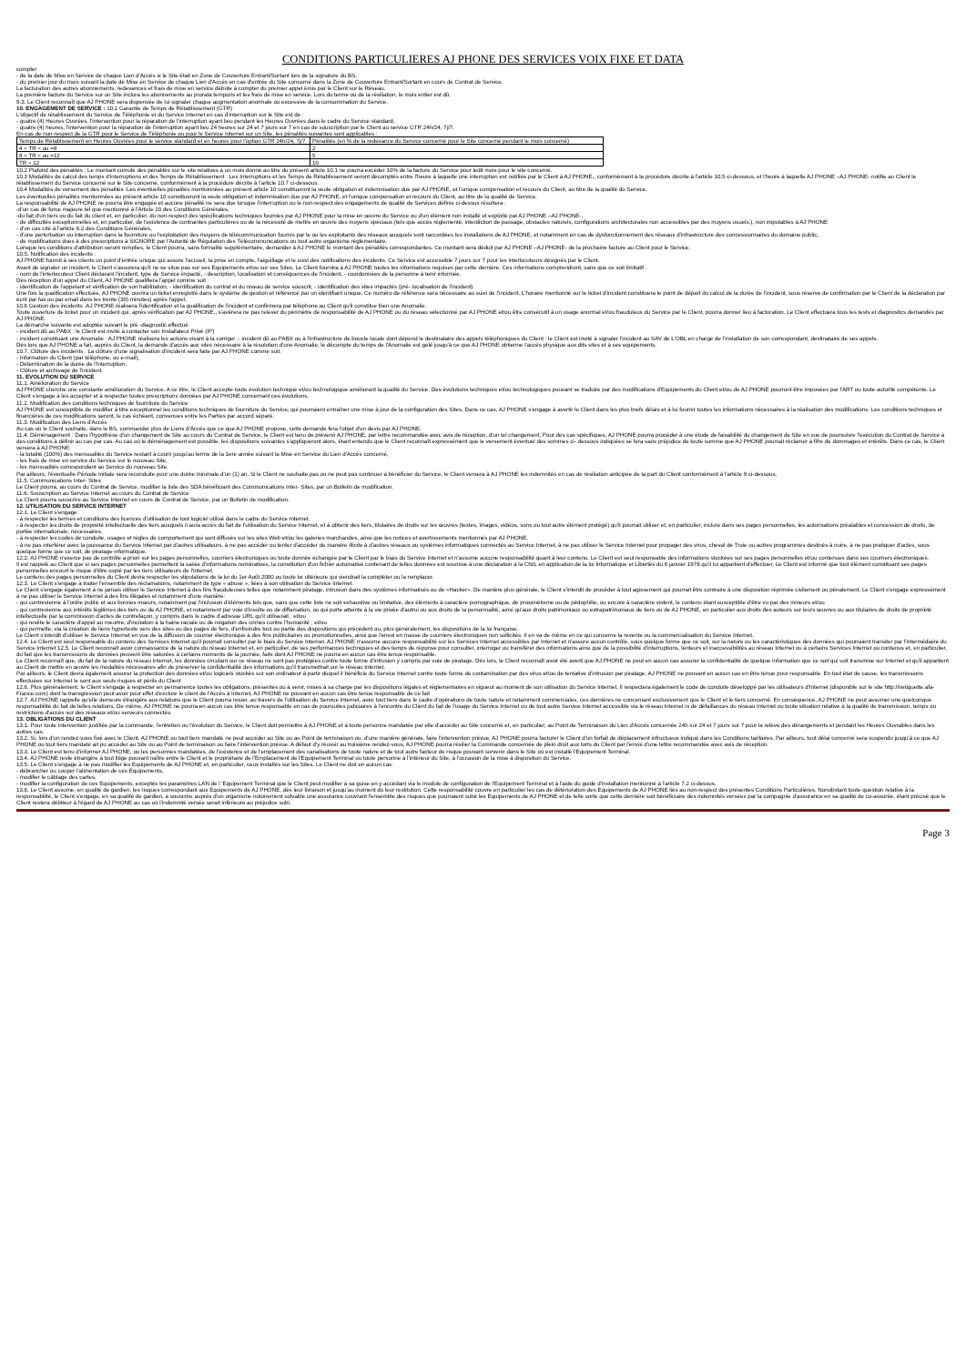CONDITIONS PARTICULIERES AJ PHONE DES SERVICES VOIX FIXE ET DATA
compter:
- de la date de Mise en Service de chaque Lien d'Accès si le Site était en Zone de Couverture Entrant/Sortant lors de la signature du BS,
- du premier jour du mois suivant la date de Mise en Service de chaque Lien d'Accès en cas d'entrée du Site concerné dans la Zone de Couverture Entrant/Sortant en cours de Contrat de Service.
La facturation des autres abonnements, redevances et frais de mise en service débute à compter du premier appel émis par le Client sur le Réseau.
La première facture du Service sur un Site inclura les abonnements au prorata temporis et les frais de mise en service. Lors du terme ou de la résiliation, le mois entier est dû.
9.3. Le Client reconnaît que AJ PHONE sera dispensée de lui signaler chaque augmentation anormale ou excessive de la consommation du Service.
10. ENGAGEMENT DE SERVICE : 10.1 Garantie de Temps de Rétablissement (GTR)
L'objectif de rétablissement du Service de Téléphonie et du Service Internet en cas d'interruption sur le Site est de :
- quatre (4) Heures Ouvrées, l'intervention pour la réparation de l'interruption ayant lieu pendant les Heures Ouvrées dans le cadre du Service standard.
- quatre (4) heures, l'intervention pour la réparation de l'interruption ayant lieu 24 heures sur 24 et 7 jours sur 7 en cas de souscription par le Client au service GTR 24h/24, 7j/7.
En cas de non-respect de la GTR pour le Service de Téléphonie ou pour le Service Internet sur un Site, les pénalités suivantes sont applicables :
| Temps de Rétablissement en Heures Ouvrées pour le service standard et en heures pour l'option GTR 24h/24, 7j/7 | Pénalités (en % de la redevance du Service concerné pour le Site concerné pendant le mois concerné) |
| 4 < TR < ou =8 | 2 |
| 8 < TR < ou =12 | 5 |
| TR > 12 | 10 |
10.2 Plafond des pénalités : Le montant cumulé des pénalités sur le site relatives à un mois donné au titre du présent article 10.1 ne pourra excéder 10% de la facture du Service pour ledit mois pour le site concerné.
10.3 Modalités de calcul des temps d'interruptions et des Temps de Rétablissement : Les Interruptions et les Temps de Rétablissement seront décomptés entre l'heure à laquelle une interruption est notifiée par le Client à AJ PHONE,, conformément à la procédure décrite à l'article 10.5 ci-dessous, et l'heure à laquelle AJ PHONE –AJ PHONE- notifie au Client le rétablissement du Service concerné sur le Site concerné, conformément à la procédure décrite à l'article 10.7 ci-dessous.
10.4 Modalités de versement des pénalités :Les éventuelles pénalités mentionnées au présent article 10 constitueront la seule obligation et indemnisation due par AJ PHONE, et l'unique compensation et recours du Client, au titre de la qualité du Service.
Les éventuelles pénalités mentionnées au présent article 10 constitueront la seule obligation et indemnisation due par AJ PHONE, et l'unique compensation et recours du Client, au titre de la qualité de Service.
La responsabilité de AJ PHONE ne pourra être engagée et aucune pénalité ne sera due lorsque l'interruption ou le non-respect des engagements de qualité de Services définis ci-dessus résultera :
-d'un cas de force majeure tel que mentionné à l'Article 10 des Conditions Générales,
-du fait d'un tiers ou du fait du client et, en particulier, du non-respect des spécifications techniques fournies par AJ PHONE pour la mise en œuvre du Service ou d'un élément non installé et exploité pat AJ PHONE –AJ PHONE-,
- de difficultés exceptionnelles et, en particulier, de l'existence de contraintes particulières ou de la nécessité de mettre en œuvre des moyens spéciaux (tels que accès réglementé, interdiction de passage, obstacles naturels, configurations architecturales non accessibles par des moyens usuels.), non imputables à AJ PHONE
- d'un cas cité à l'article 6.2 des Conditions Générales,
- d'une perturbation ou interruption dans la fourniture ou l'exploitation des moyens de télécommunication fournis par le ou les exploitants des réseaux auxquels sont raccordées les installations de AJ PHONE, et notamment en cas de dysfonctionnement des réseaux d'infrastructure des concessionnaires du domaine public,
- de modifications dues à des prescriptions à SIGNORE par l'Autorité de Régulation des Télécommunications ou tout autre organisme réglementaire.
Lorsque les conditions d'attribution seront remplies, le Client pourra, sans formalité supplémentaire, demander à AJ PHONE le montant des pénalités correspondantes. Ce montant sera déduit par AJ PHONE –AJ PHONE- de la prochaine facture au Client pour le Service.
10.5. Notification des incidents :
AJ PHONE fournit à ses clients un point d'entrée unique qui assure l'accueil, la prise en compte, l'aiguillage et le suivi des notifications des incidents. Ce Service est accessible 7 jours sur 7 pour les interlocuteurs désignés par le Client.
Avant de signaler un incident, le Client s'assurera qu'il ne se situe pas sur ses Equipements et/ou sur ses Sites. Le Client fournira à AJ PHONE toutes les informations requises par cette dernière. Ces informations comprendront, sans que ce soit limitatif :
- nom de l'interlocuteur Client déclarant l'incident, type de Service impacté, - description, localisation et conséquences de l'incident, - coordonnées de la personne à tenir informée.
Dès réception d'un appel du Client, AJ PHONE qualifiera l'appel comme suit :
- identification de l'appelant et vérification de son habilitation, - identification du contrat et du niveau de service souscrit, - identification des sites impactés (pré- localisation de l'incident)
Une fois la qualification effectuée, AJ PHONE ouvrira un ticket enregistré dans le système de gestion et référencé par un identifiant unique. Ce numéro de référence sera nécessaire au suivi de l'incident. L'horaire mentionné sur le ticket d'incident constituera le point de départ du calcul de la durée de l'incident, sous réserve de confirmation par le Client de la déclaration par écrit par fax ou par email dans les trente (30) minutes) après l'appel.
10.6 Gestion des incidents :AJ PHONE réalisera l'identification et la qualification de l'incident et confirmera par téléphone au Client qu'il constitue bien une Anomalie.
Toute ouverture de ticket pour un incident qui, après vérification par AJ PHONE,, s'avèrera ne pas relever du périmètre de responsabilité de AJ PHONE ou du réseau sélectionné par AJ PHONE et/ou être consécutif à un usage anormal et/ou frauduleux du Service par le Client, pourra donner lieu à facturation. Le Client effectuera tous les tests et diagnostics demandés par AJ PHONE.
La démarche suivante est adoptée suivant le pré -diagnostic effectué:
- incident dû au PABX : le Client est invité à contacter son Installateur Privé (IP)
- incident constituant une Anomalie : AJ PHONE réalisera les actions visant à la corriger ;- incident dû au PABX ou à l'infrastructure de boucle locale dont dépend le destinataire des appels téléphoniques du Client : le Client est invité à signaler l'incident au SAV de L'OBL en charge de l'installation de son correspondant, destinataire de ses appels.
Dès lors que AJ PHONE a fait, auprès du Client, la demande d'accès aux sites nécessaire à la résolution d'une Anomalie, le décompte du temps de l'Anomalie est gelé jusqu'à ce que AJ PHONE obtienne l'accès physique aux dits sites et à ses equipements.
10.7. Clôture des incidents : La clôture d'une signalisation d'incident sera faite par AJ PHONE comme suit:
- Information du Client (par téléphone, ou e-mail),
- Détermination de la durée de l'Interruption,
- Clôture et archivage de l'incident.
11. EVOLUTION DU SERVICE
11.1. Amélioration du Service
AJ PHONE cherche une constante amélioration du Service. A ce titre, le Client accepte toute évolution technique et/ou technologique améliorant la qualité du Service. Des évolutions techniques et/ou technologiques pouvant se traduire par des modifications d'Equipements du Client et/ou de AJ PHONE pourront être imposées par l'ART ou toute autorité compétente. Le Client s'engage à les accepter et à respecter toutes prescriptions données par AJ PHONE concernant ces évolutions.
11.2. Modification des conditions techniques de fourniture du Service
AJ PHONE est susceptible de modifier à titre exceptionnel les conditions techniques de fourniture du Service, qui pourraient entraîner une mise à jour de la configuration des Sites, Dans ce cas, AJ PHONE s'engage à avertir le Client dans les plus brefs délais et à lui fournir toutes les informations nécessaires à la réalisation des modifications. Les conditions techniques et financières de ces modifications seront, le cas échéant, convenues entre les Parties par accord séparé.
11.3. Modification des Liens d'Accès
Au cas où le Client souhaite, dans le BS, commander plus de Liens d'Accès que ce que AJ PHONE propose, cette demande fera l'objet d'un devis par AJ PHONE.
11.4. Déménagement : Dans l'hypothèse d'un changement de Site au cours du Contrat de Service, le Client est tenu de prévenir AJ PHONE, par lettre recommandée avec avis de réception, d'un tel changement, Pour des cas spécifiques, AJ PHONE pourra procéder à une étude de faisabilité du changement de Site en vue de poursuivre l'exécution du Contrat de Service à des conditions à définir au cas par cas. Au cas où le déménagement est possible, les dispositions suivantes s'appliqueront alors, étant entendu que le Client reconnaît expressément que le versement éventuel des sommes ci- dessous indiquées se fera sans préjudice de toute somme que AJ PHONE pourrait réclamer à fifre de dommages et intérêts. Dans ce cas, le Client versera à AJ PHONE:
- la totalité (100%) des mensualités du Service restant à courir jusqu'au terme de la 1ere année suivant la Mise en Service du Lien d'Accès concerné,
- les frais de mise en service du Service sur le nouveau Site,
- les mensualités correspondant au Service du nouveau Site.
Par ailleurs, l'éventuelle Période Initiale sera reconduite pour une durée minimale d'un (1) an. Si le Client ne souhaite pas ou ne peut pas continuer à bénéficier du Service, le Client versera à AJ PHONE les indemnités en cas de résiliation anticipée de la part du Client conformément à l'article 9 ci-dessous.
11.5. Communications Inter- Sites
Le Client pourra, au cours du Contrat de Service, modifier la liste des SDA bénéficiant des Communications Inter- Sites, par un Bulletin de modification.
11.6. Souscription au Service Internet au cours du Contrat de Service
Le Client pourra souscrire au Service Internet en cours de Contrat de Service, par un Bulletin de modification.
12. UTILISATION DU SERVICE INTERNET
12.1. Le Client s'engage:
- à respecter les termes et conditions des licences d'utilisation de tout logiciel utilisé dans le cadre du Service Internet.
- à respecter les droits de propriété intellectuelle des tiers auxquels il aura accès du fait de l'utilisation du Service Internet, et à obtenir des tiers, titulaires de droits sur les œuvres (textes, images, vidéos, sons ou tout autre élément protégé) qu'il pourrait utiliser et, en particulier, inclure dans ses pages personnelles, les autorisations préalables et concession de droits, de portée internationale, nécessaires.
- à respecter les codes de conduite, usages et règles de comportement qui sont diffusés sur les sites Web et/ou les galeries marchandes, ainsi que les notices et avertissements mentionnés par AJ PHONE.
- à ne pas interférer avec la jouissance du Service Internet par d'autres utilisateurs, à ne pas accéder ou tenter d'accéder de manière illicite à d'autres réseaux ou systèmes informatiques connectés au Service Internet, à ne pas utiliser le Service Internet pour propager des virus, cheval de Troie ou autres programmes destinés à nuire, à ne pas pratiquer d'actes, sous quelque forme que ce soit, de piratage informatique.
12.2. AJ PHONE n'exerce pas de contrôle a priori sur les pages personnelles, courriers électroniques ou toute donnée échangée par le Client par le biais du Service Internet et n'assume aucune responsabilité quant à leur contenu. Le Client est seul responsable des informations stockées sur ses pages personnelles et/ou contenues dans ses courriers électroniques.
Il est rappelé au Client que si ses pages personnelles permettent la saisie d'informations nominatives, la constitution d'un fichier automatisé contenant de telles données est soumise à une déclaration à la CNIL en application de la loi Informatique et Libertés du 6 janvier 1978 qu'il lui appartient d'effectuer. Le Client est informé que tout élément constituant ses pages personnelles encourt le risque d'être copié par les tiers utilisateurs de l'Internet.
Le contenu des pages personnelles du Client devra respecter les stipulations de la loi du 1er Août 2000 ou toute loi ultérieure qui viendrait la compléter ou la remplacer.
12.3. Le Client s'engage à traiter l'ensemble des réclamations, notamment de type « abuse », liées à son utilisation du Service Internet.
Le Client s'engage également à ne jamais utiliser le Service Internet à des fins frauduleuses telles que notamment piratage, intrusion dans des systèmes informatisés ou de «Hacker». De manière plus générale, le Client s'interdit de procéder à tout agissement qui pourrait être contraire à une disposition réprimée civilement ou pénalement. Le Client s'engage expressément à ne pas utiliser le Service Internet à des fins illégales et notamment d'une manière:
- qui contrevienne à l'ordre public et aux bonnes mœurs, notamment par l'inclusion d'éléments tels que, sans que cette liste ne soit exhaustive ou limitative, des éléments à caractère pornographique, de proxénétisme ou de pédophilie, ou encore à caractère violent, le contenu étant susceptible d'être vu par des mineurs et/ou
- qui contrevienne aux intérêts légitimes des tiers ou de AJ PHONE, et notamment par voie d'insulte ou de diffamation, ou qui porte atteinte à la vie privée d'autrui ou aux droits de la personnalité, ainsi qu'aux droits patrimoniaux ou extrapatrimoniaux de tiers ou de AJ PHONE, en particulier aux droits des auteurs sur leurs œuvres ou aux titulaires de droits de propriété intellectuelle par la commission d'actes de contrefaçon, y compris dans le cadre d'adresse URL qu'il utiliserait ; et/ou
- qui revête le caractère d'appel au meurtre, d'incitation à la haine raciale ou de négation des crimes contre l'humanité ; et/ou
- qui permette, via la création de liens hypertexte vers des sites ou des pages de fers, d'enfreindre tout ou partie des dispositions qui précèdent ou, plus généralement, les dispositions de la loi française.
Le Client s'interdit d'utiliser le Service Internet en vue de la diffusion de courrier électronique à des fins publicitaires ou promotionnelles, ainsi que l'envoi en masse de courriers électroniques non sollicités. Il en va de même en ce qui concerne la revente ou la commercialisation du Service Internet.
12.4. Le Client est seul responsable du contenu des Services Internet qu'il pourrait consulter par le biais du Service Internet. AJ PHONE n'assume aucune responsabilité sur les Services Internet accessibles par Internet et n'assure aucun contrôle, sous quelque forme que ce soit, sur la nature ou les caractéristiques des données qui pourraient transiter par l'intermédiaire du Service Internet 12.5. Le Client reconnaît avoir connaissance de la nature du réseau Internet et, en particulier, de ses performances techniques et des temps de réponse pour consulter, interroger ou transférer des informations ainsi que de la possibilité d'interruptions, lenteurs et inaccessibilités au réseau Internet ou à certains Services Internet ou contenus et, en particulier, du fait que les transmissions de données peuvent être saturées à certains moments de la journée, faits dont AJ PHONE ne pourra en aucun cas être tenue responsable.
Le Client reconnaît que, du fait de la nature du réseau Internet, les données circulant sur ce réseau ne sont pas protégées contre toute forme d'intrusion y compris par voie de piratage. Dès lors, le Client reconnaît avoir été averti que AJ PHONE ne peut en aucun cas assurer la confidentialité de quelque information que ce soit qui soit transmise sur Internet et qu'il appartient au Client de mettre en œuvre les modalités nécessaires afin de préserver la confidentialité des informations qu'il transmettrait sur le réseau Internet.
Par ailleurs, le Client devra également assurer la protection des données et/ou logiciels stockés sur son ordinateur à partir duquel il bénéficie du Service Internet contre toute forme de contamination par des virus et/ou de tentative d'intrusion par piratage, AJ PHONE ne pouvant en aucun cas en être tenue pour responsable. En tout état de cause, les transmissions effectuées sur Internet le sont aux seuls risques et périls du Client
12.6. Plus généralement, le Client s'engage à respecter en permanence toutes les obligations, présentes ou à venir, mises à sa charge par les dispositions légales et réglementaires en vigueur au moment de son utilisation du Service Internet. Il respectera également le code de conduite développé par les utilisateurs d'Internet (disponible sur le site http://netiquette.afa-France.com) dont la transgression peut avoir pour effet d'exclure le client de l'Accès à Internet, AJ PHONE ne pouvant en aucun cas être tenue responsable de ce fait
12.7. AJ PHONE rappelle qu'elle demeure étrangère aux relations que le Client pourra nouer, au travers de l'utilisation du Service Internet, avec tout tiers dans le cadre d'opérations de toute nature et notamment commerciales, ces dernières ne concernant exclusivement que le Client et le tiers concerné. En conséquence, AJ PHONE ne peut assumer une quelconque responsabilité du fait de telles relations. De même, AJ PHONE ne pourra en aucun cas être tenue responsable en cas de poursuites judiciaires à l'encontre du Client du fait de l'usage du Service Internet ou de tout autre Service Internet accessible via le réseau Internet ni de défaillances du réseau Internet ou toute situation relative à la qualité de transmission, temps ou restrictions d'accès sur des réseaux et/ou serveurs connectés.
13. OBLIGATIONS DU CLIENT
13.1. Pour toute intervention justifiée par la commande, l'entretien ou l'évolution du Service, le Client doit permettre à AJ PHONE et à toute personne mandatée par elle d'accéder au Site concerné et, en particulier, au Point de Terminaison du Lien d'Accès concernée 24h sur 24 et 7 jours sur 7 pour la relève des dérangements et pendant les Heures Ouvrables dans les autres cas.
13.2. Si, lors d'un rendez-vous fixé avec le Client, AJ PHONE ou tout tiers mandaté ne peut accéder au Site ou au Point de terminaison ou, d'une manière générale, faire l'intervention prévue, AJ PHONE pourra facturer le Client d'un forfait de déplacement infructueux indiqué dans les Conditions tarifaires. Par ailleurs, tout délai concerné sera suspendu jusqu'à ce que AJ PHONE ou tout tiers mandaté ait pu accéder au Site ou au Point de terminaison ou faire l'intervention prévue. A défaut d'y réussir au troisième rendez-vous, AJ PHONE pourra résilier la Commande concernée de plein droit aux torts du Client par l'envoi d'une lettre recommandée avec avis de réception.
13.3. Le Client est tenu d'informer AJ PHONE, ou les personnes mandatées, de l'existence et de l'emplacement des canalisations de toute nature et de tout autre facteur de risque pouvant survenir dans le Site où est installé l'Equipement Terminal.
13.4. AJ PHONE reste étrangère à tout litige pouvant naître entre le Client et le propriétaire de l'Emplacement de l'Equipement Terminal ou toute personne à l'intérieur du Site, à l'occasion de la mise à disposition du Service.
13.5. Le Client s'engage à ne pas modifier les Equipements de AJ PHONE et, en particulier, ceux installés sur les Sites. Le Client ne doit en aucun cas:
- débrancher ou couper l'alimentation de ces Equipements,
- modifier le câblage des cartes,
- modifier la configuration de ces Equipements, exceptés les paramètres LAN de l 'Equipement Terminal que le Client peut modifier à sa guise en y accédant via le module de configuration de l'Equipement Terminal et à l'aide du guide d'installation mentionné à l'article 7.2 ci-dessus.
13.6. Le Client assume, en qualité de gardien, les risques correspondant aux Equipements de AJ PHONE, dès leur livraison et jusqu'au moment du leur restitution. Cette responsabilité couvre en particulier les cas de détérioration des Equipements de AJ PHONE liés au non-respect des présentes Conditions Particulières. Nonobstant toute question relative à la responsabilité, le Client s'engage, en sa qualité de gardien, à souscrire auprès d'un organisme notoirement solvable une assurance couvrant l'ensemble des risques que pourraient subir les Equipements de AJ PHONE et de telle sorte que cette dernière soit bénéficiaire des indemnités versées par la compagnie d'assurance en sa qualité de co-assurée, étant précisé que le Client restera débiteur à l'égard de AJ PHONE au cas où l'indemnité versée serait inférieure au préjudice subi.
Page 3